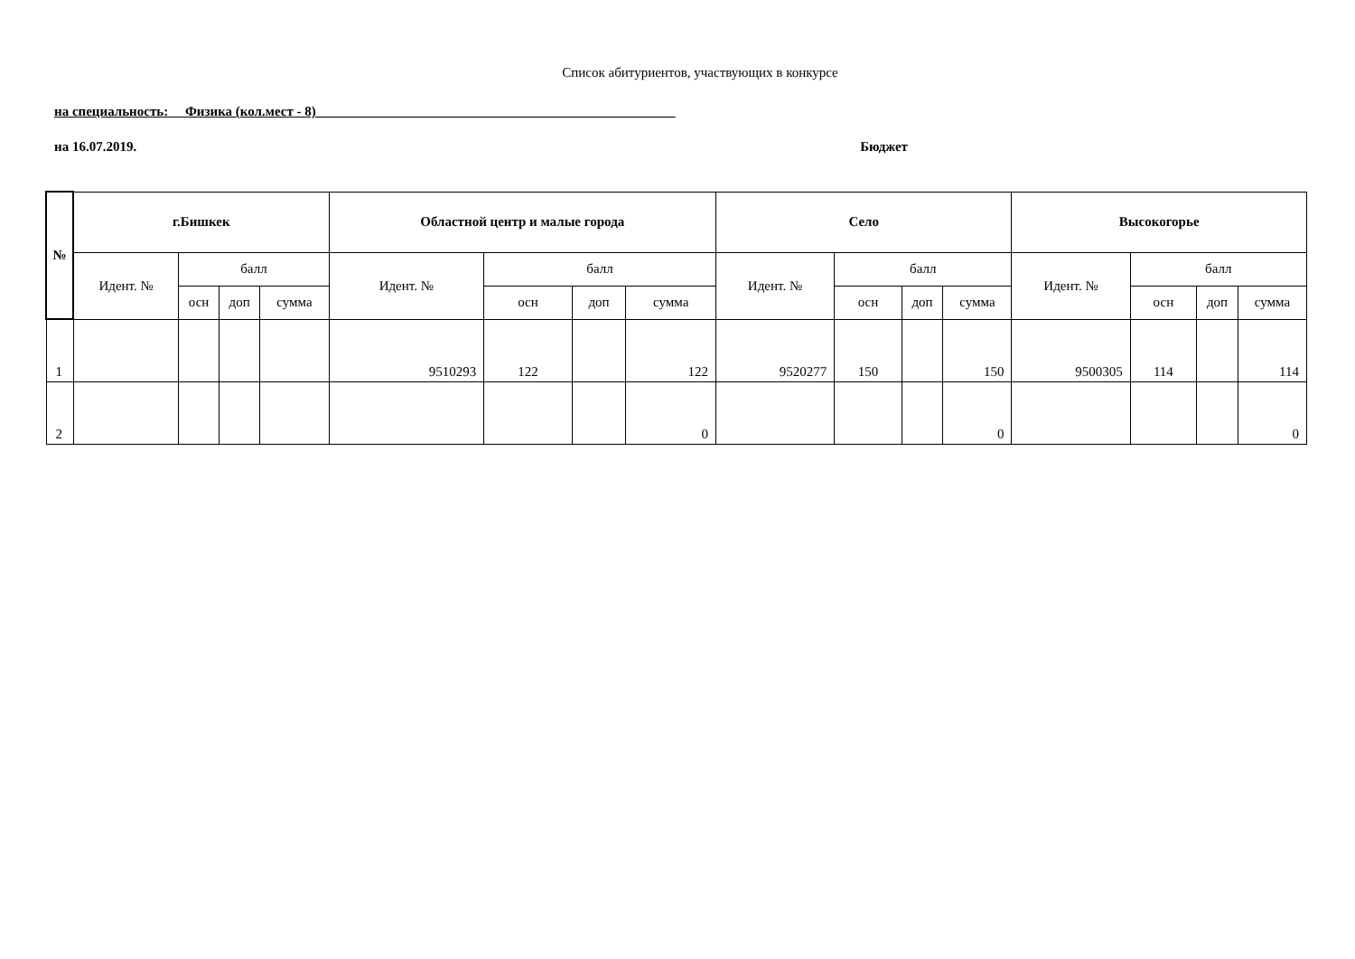Список абитуриентов, участвующих в конкурсе
на специальность: Физика (кол.мест - 8)_____________________________________________________
на 16.07.2019. Бюджет
| № | г.Бишкек | | | | Областной центр и малые города | | | | Село | | | | Высокогорье | | | |
| --- | --- | --- | --- | --- | --- | --- | --- | --- | --- | --- | --- | --- | --- | --- | --- | --- |
| | Идент. № | балл | | | Идент. № | балл | | | Идент. № | балл | | | Идент. № | балл | | |
| | | осн | доп | сумма | | осн | доп | сумма | | осн | доп | сумма | | осн | доп | сумма |
| 1 | | | | | 9510293 | 122 | | 122 | 9520277 | 150 | | 150 | 9500305 | 114 | | 114 |
| 2 | | | | | | | | 0 | | | | 0 | | | | 0 |